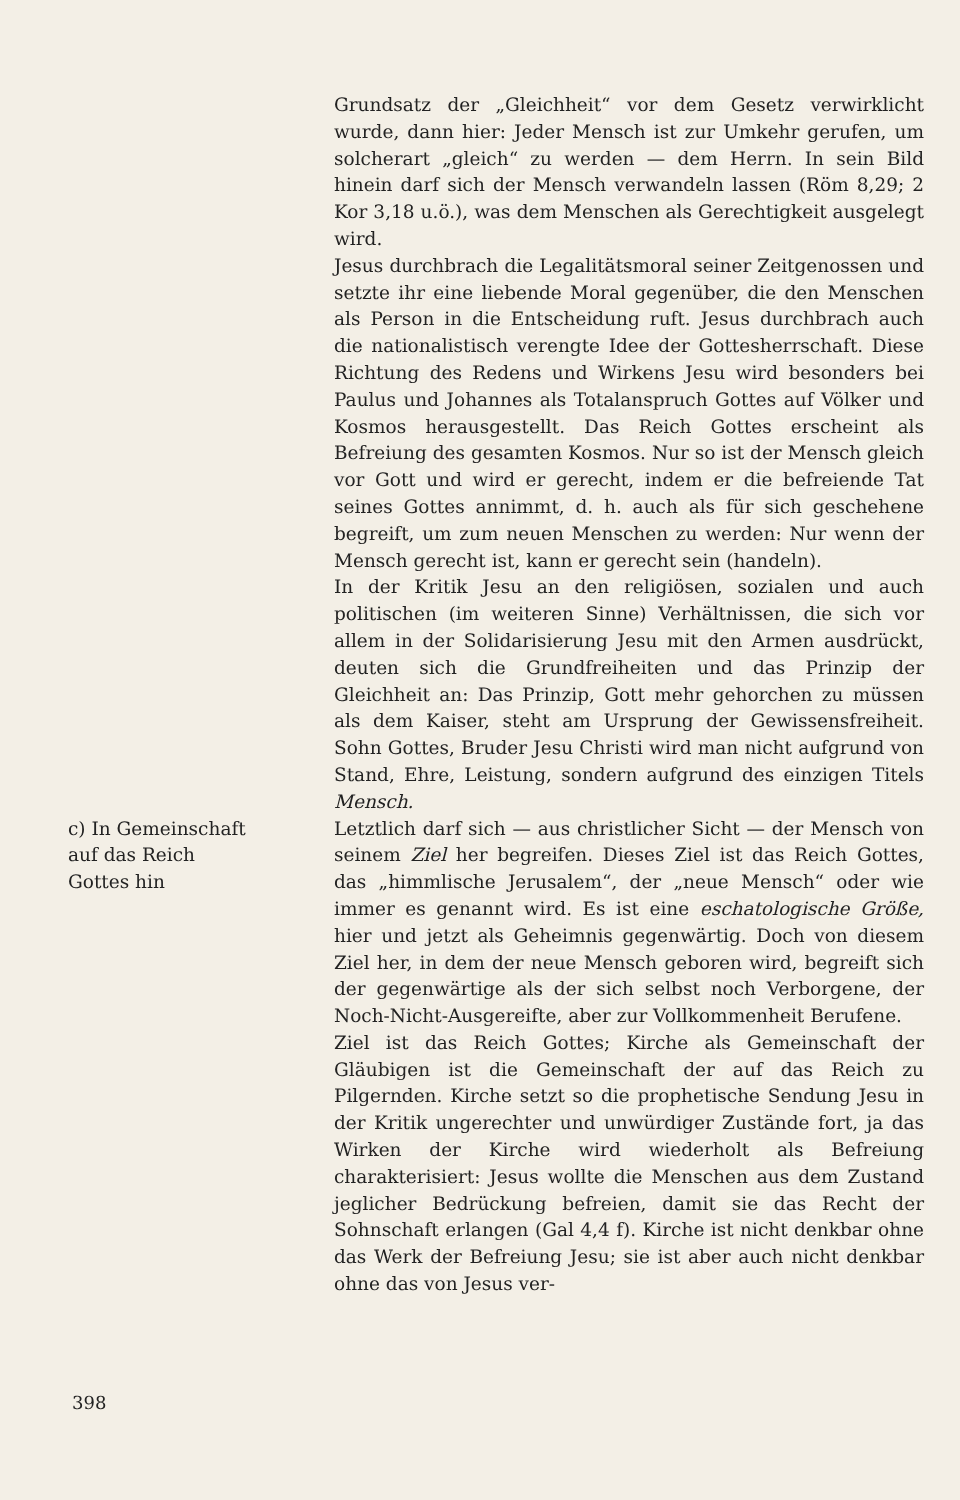Grundsatz der „Gleichheit“ vor dem Gesetz verwirklicht wurde, dann hier: Jeder Mensch ist zur Umkehr gerufen, um solcherart „gleich“ zu werden — dem Herrn. In sein Bild hinein darf sich der Mensch verwandeln lassen (Röm 8,29; 2 Kor 3,18 u.ö.), was dem Menschen als Gerechtigkeit ausgelegt wird.
Jesus durchbrach die Legalitätsmoral seiner Zeitgenossen und setzte ihr eine liebende Moral gegenüber, die den Menschen als Person in die Entscheidung ruft. Jesus durchbrach auch die nationalistisch verengte Idee der Gottesherrschaft. Diese Richtung des Redens und Wirkens Jesu wird besonders bei Paulus und Johannes als Totalanspruch Gottes auf Völker und Kosmos herausgestellt. Das Reich Gottes erscheint als Befreiung des gesamten Kosmos. Nur so ist der Mensch gleich vor Gott und wird er gerecht, indem er die befreiende Tat seines Gottes annimmt, d. h. auch als für sich geschehene begreift, um zum neuen Menschen zu werden: Nur wenn der Mensch gerecht ist, kann er gerecht sein (handeln).
In der Kritik Jesu an den religiösen, sozialen und auch politischen (im weiteren Sinne) Verhältnissen, die sich vor allem in der Solidarisierung Jesu mit den Armen ausdrückt, deuten sich die Grundfreiheiten und das Prinzip der Gleichheit an: Das Prinzip, Gott mehr gehorchen zu müssen als dem Kaiser, steht am Ursprung der Gewissensfreiheit. Sohn Gottes, Bruder Jesu Christi wird man nicht aufgrund von Stand, Ehre, Leistung, sondern aufgrund des einzigen Titels Mensch.
c) In Gemeinschaft
auf das Reich
Gottes hin
Letztlich darf sich — aus christlicher Sicht — der Mensch von seinem Ziel her begreifen. Dieses Ziel ist das Reich Gottes, das „himmlische Jerusalem“, der „neue Mensch“ oder wie immer es genannt wird. Es ist eine eschatologische Größe, hier und jetzt als Geheimnis gegenwärtig. Doch von diesem Ziel her, in dem der neue Mensch geboren wird, begreift sich der gegenwärtige als der sich selbst noch Verborgene, der Noch-Nicht-Ausgereifte, aber zur Vollkommenheit Berufene.
Ziel ist das Reich Gottes; Kirche als Gemeinschaft der Gläubigen ist die Gemeinschaft der auf das Reich zu Pilgernden. Kirche setzt so die prophetische Sendung Jesu in der Kritik ungerechter und unwürdiger Zustände fort, ja das Wirken der Kirche wird wiederholt als Befreiung charakterisiert: Jesus wollte die Menschen aus dem Zustand jeglicher Bedrückung befreien, damit sie das Recht der Sohnschaft erlangen (Gal 4,4 f). Kirche ist nicht denkbar ohne das Werk der Befreiung Jesu; sie ist aber auch nicht denkbar ohne das von Jesus ver-
398